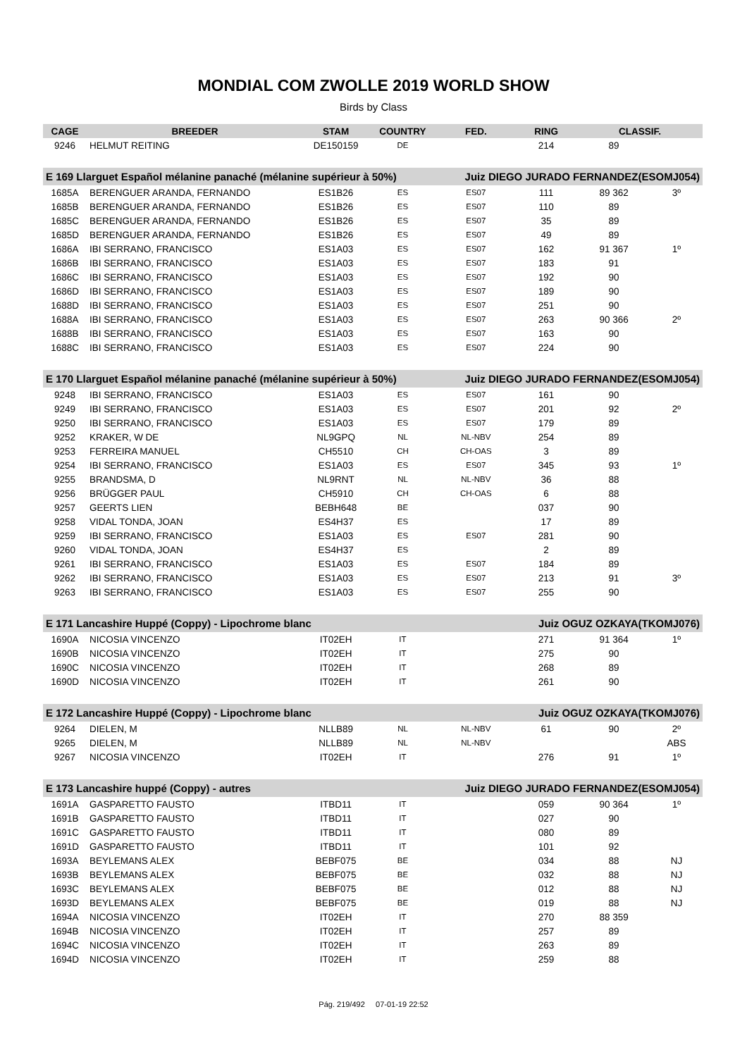MONDIAL COM ZWOLLE 2019 WORLD SHOW
Birds by Class
| CAGE | BREEDER | STAM | COUNTRY | FED. | RING | CLASSIF. | |
| --- | --- | --- | --- | --- | --- | --- | --- |
| 9246 | HELMUT REITING | DE150159 | DE | | 214 | 89 | |
| E 169 Llarguet Español mélanine panaché (mélanine supérieur à 50%) | | | | Juiz DIEGO JURADO FERNANDEZ(ESOMJ054) | | | |
| 1685A | BERENGUER ARANDA, FERNANDO | ES1B26 | ES | ES07 | 111 | 89 362 | 3º |
| 1685B | BERENGUER ARANDA, FERNANDO | ES1B26 | ES | ES07 | 110 | 89 | |
| 1685C | BERENGUER ARANDA, FERNANDO | ES1B26 | ES | ES07 | 35 | 89 | |
| 1685D | BERENGUER ARANDA, FERNANDO | ES1B26 | ES | ES07 | 49 | 89 | |
| 1686A | IBI SERRANO, FRANCISCO | ES1A03 | ES | ES07 | 162 | 91 367 | 1º |
| 1686B | IBI SERRANO, FRANCISCO | ES1A03 | ES | ES07 | 183 | 91 | |
| 1686C | IBI SERRANO, FRANCISCO | ES1A03 | ES | ES07 | 192 | 90 | |
| 1686D | IBI SERRANO, FRANCISCO | ES1A03 | ES | ES07 | 189 | 90 | |
| 1688D | IBI SERRANO, FRANCISCO | ES1A03 | ES | ES07 | 251 | 90 | |
| 1688A | IBI SERRANO, FRANCISCO | ES1A03 | ES | ES07 | 263 | 90 366 | 2º |
| 1688B | IBI SERRANO, FRANCISCO | ES1A03 | ES | ES07 | 163 | 90 | |
| 1688C | IBI SERRANO, FRANCISCO | ES1A03 | ES | ES07 | 224 | 90 | |
| E 170 Llarguet Español mélanine panaché (mélanine supérieur à 50%) | | | | Juiz DIEGO JURADO FERNANDEZ(ESOMJ054) | | | |
| 9248 | IBI SERRANO, FRANCISCO | ES1A03 | ES | ES07 | 161 | 90 | |
| 9249 | IBI SERRANO, FRANCISCO | ES1A03 | ES | ES07 | 201 | 92 | 2º |
| 9250 | IBI SERRANO, FRANCISCO | ES1A03 | ES | ES07 | 179 | 89 | |
| 9252 | KRAKER, W DE | NL9GPQ | NL | NL-NBV | 254 | 89 | |
| 9253 | FERREIRA MANUEL | CH5510 | CH | CH-OAS | 3 | 89 | |
| 9254 | IBI SERRANO, FRANCISCO | ES1A03 | ES | ES07 | 345 | 93 | 1º |
| 9255 | BRANDSMA, D | NL9RNT | NL | NL-NBV | 36 | 88 | |
| 9256 | BRÜGGER PAUL | CH5910 | CH | CH-OAS | 6 | 88 | |
| 9257 | GEERTS LIEN | BEBH648 | BE | | 037 | 90 | |
| 9258 | VIDAL TONDA, JOAN | ES4H37 | ES | | 17 | 89 | |
| 9259 | IBI SERRANO, FRANCISCO | ES1A03 | ES | ES07 | 281 | 90 | |
| 9260 | VIDAL TONDA, JOAN | ES4H37 | ES | | 2 | 89 | |
| 9261 | IBI SERRANO, FRANCISCO | ES1A03 | ES | ES07 | 184 | 89 | |
| 9262 | IBI SERRANO, FRANCISCO | ES1A03 | ES | ES07 | 213 | 91 | 3º |
| 9263 | IBI SERRANO, FRANCISCO | ES1A03 | ES | ES07 | 255 | 90 | |
| E 171 Lancashire Huppé (Coppy) - Lipochrome blanc | | | | Juiz OGUZ OZKAYA(TKOMJ076) | | | |
| 1690A | NICOSIA VINCENZO | IT02EH | IT | | 271 | 91 364 | 1º |
| 1690B | NICOSIA VINCENZO | IT02EH | IT | | 275 | 90 | |
| 1690C | NICOSIA VINCENZO | IT02EH | IT | | 268 | 89 | |
| 1690D | NICOSIA VINCENZO | IT02EH | IT | | 261 | 90 | |
| E 172 Lancashire Huppé (Coppy) - Lipochrome blanc | | | | Juiz OGUZ OZKAYA(TKOMJ076) | | | |
| 9264 | DIELEN, M | NLLB89 | NL | NL-NBV | 61 | 90 | 2º |
| 9265 | DIELEN, M | NLLB89 | NL | NL-NBV | | | ABS |
| 9267 | NICOSIA VINCENZO | IT02EH | IT | | 276 | 91 | 1º |
| E 173 Lancashire huppé (Coppy) - autres | | | | Juiz DIEGO JURADO FERNANDEZ(ESOMJ054) | | | |
| 1691A | GASPARETTO FAUSTO | ITBD11 | IT | | 059 | 90 364 | 1º |
| 1691B | GASPARETTO FAUSTO | ITBD11 | IT | | 027 | 90 | |
| 1691C | GASPARETTO FAUSTO | ITBD11 | IT | | 080 | 89 | |
| 1691D | GASPARETTO FAUSTO | ITBD11 | IT | | 101 | 92 | |
| 1693A | BEYLEMANS ALEX | BEBF075 | BE | | 034 | 88 | NJ |
| 1693B | BEYLEMANS ALEX | BEBF075 | BE | | 032 | 88 | NJ |
| 1693C | BEYLEMANS ALEX | BEBF075 | BE | | 012 | 88 | NJ |
| 1693D | BEYLEMANS ALEX | BEBF075 | BE | | 019 | 88 | NJ |
| 1694A | NICOSIA VINCENZO | IT02EH | IT | | 270 | 88 359 | |
| 1694B | NICOSIA VINCENZO | IT02EH | IT | | 257 | 89 | |
| 1694C | NICOSIA VINCENZO | IT02EH | IT | | 263 | 89 | |
| 1694D | NICOSIA VINCENZO | IT02EH | IT | | 259 | 88 | |
Pág. 219/492 07-01-19 22:52